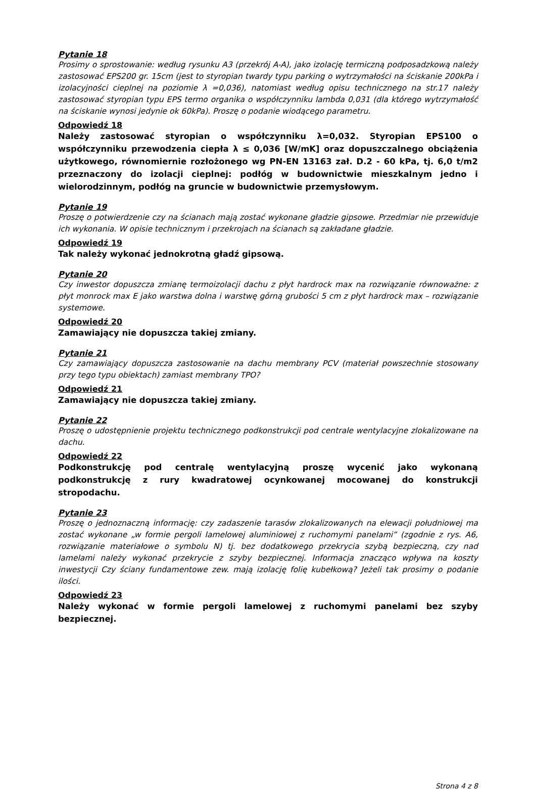Pytanie 18
Prosimy o sprostowanie: według rysunku A3 (przekrój A-A), jako izolację termiczną podposadzkową należy zastosować EPS200 gr. 15cm (jest to styropian twardy typu parking o wytrzymałości na ściskanie 200kPa i izolacyjności cieplnej na poziomie λ =0,036), natomiast według opisu technicznego na str.17 należy zastosować styropian typu EPS termo organika o współczynniku lambda 0,031 (dla którego wytrzymałość na ściskanie wynosi jedynie ok 60kPa). Proszę o podanie wiodącego parametru.
Odpowiedź 18
Należy zastosować styropian o współczynniku λ=0,032. Styropian EPS100 o współczynniku przewodzenia ciepła λ ≤ 0,036 [W/mK] oraz dopuszczalnego obciążenia użytkowego, równomiernie rozłożonego wg PN-EN 13163 zał. D.2 - 60 kPa, tj. 6,0 t/m2 przeznaczony do izolacji cieplnej: podłóg w budownictwie mieszkalnym jedno i wielorodzinnym, podłóg na gruncie w budownictwie przemysłowym.
Pytanie 19
Proszę o potwierdzenie czy na ścianach mają zostać wykonane gładzie gipsowe. Przedmiar nie przewiduje ich wykonania. W opisie technicznym i przekrojach na ścianach są zakładane gładzie.
Odpowiedź 19
Tak należy wykonać jednokrotną gładź gipsową.
Pytanie 20
Czy inwestor dopuszcza zmianę termoizolacji dachu z płyt hardrock max na rozwiązanie równoważne: z płyt monrock max E jako warstwa dolna i warstwę górną grubości 5 cm z płyt hardrock max – rozwiązanie systemowe.
Odpowiedź 20
Zamawiający nie dopuszcza takiej zmiany.
Pytanie 21
Czy zamawiający dopuszcza zastosowanie na dachu membrany PCV (materiał powszechnie stosowany przy tego typu obiektach) zamiast membrany TPO?
Odpowiedź 21
Zamawiający nie dopuszcza takiej zmiany.
Pytanie 22
Proszę o udostępnienie projektu technicznego podkonstrukcji pod centrale wentylacyjne zlokalizowane na dachu.
Odpowiedź 22
Podkonstrukcję pod centralę wentylacyjną proszę wycenić jako wykonaną podkonstrukcję z rury kwadratowej ocynkowanej mocowanej do konstrukcji stropodachu.
Pytanie 23
Proszę o jednoznaczną informację: czy zadaszenie tarasów zlokalizowanych na elewacji południowej ma zostać wykonane „w formie pergoli lamelowej aluminiowej z ruchomymi panelami” (zgodnie z rys. A6, rozwiązanie materiałowe o symbolu N) tj. bez dodatkowego przekrycia szybą bezpieczną, czy nad lamelami należy wykonać przekrycie z szyby bezpiecznej. Informacja znacząco wpływa na koszty inwestycji Czy ściany fundamentowe zew. mają izolację folię kubełkową? Jeżeli tak prosimy o podanie ilości.
Odpowiedź 23
Należy wykonać w formie pergoli lamelowej z ruchomymi panelami bez szyby bezpiecznej.
Strona 4 z 8